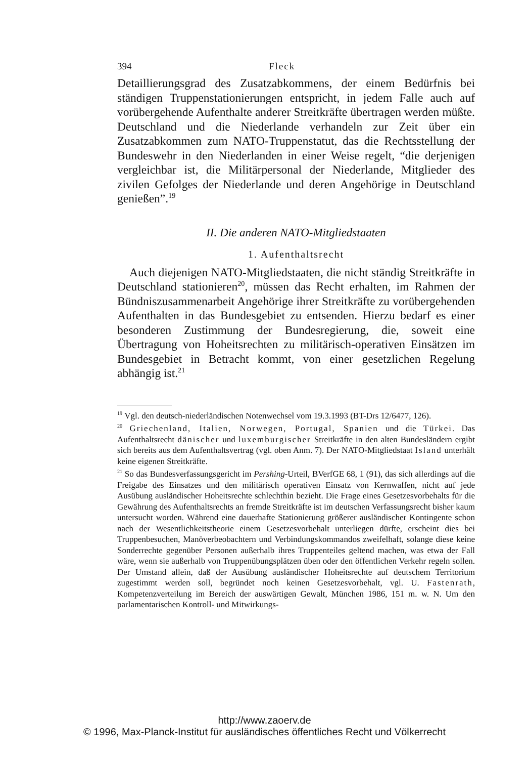394 Fleck
Detaillierungsgrad des Zusatzabkommens, der einem Bedürfnis bei ständigen Truppenstationierungen entspricht, in jedem Falle auch auf vorübergehende Aufenthalte anderer Streitkräfte übertragen werden müßte. Deutschland und die Niederlande verhandeln zur Zeit über ein Zusatzabkommen zum NATO-Truppenstatut, das die Rechtsstellung der Bundeswehr in den Niederlanden in einer Weise regelt, “die derjenigen vergleichbar ist, die Militärpersonal der Niederlande, Mitglieder des zivilen Gefolges der Niederlande und deren Angehörige in Deutschland genießen”.<sup>19</sup>
II. Die anderen NATO-Mitgliedstaaten
1. Aufenthaltsrecht
Auch diejenigen NATO-Mitgliedstaaten, die nicht ständig Streitkräfte in Deutschland stationieren<sup>20</sup>, müssen das Recht erhalten, im Rahmen der Bündniszusammenarbeit Angehörige ihrer Streitkräfte zu vorübergehenden Aufenthalten in das Bundesgebiet zu entsenden. Hierzu bedarf es einer besonderen Zustimmung der Bundesregierung, die, soweit eine Übertragung von Hoheitsrechten zu militärisch-operativen Einsätzen im Bundesgebiet in Betracht kommt, von einer gesetzlichen Regelung abhängig ist.<sup>21</sup>
<sup>19</sup> Vgl. den deutsch-niederländischen Notenwechsel vom 19.3.1993 (BT-Drs 12/6477, 126).
<sup>20</sup> Griechenland, Italien, Norwegen, Portugal, Spanien und die Türkei. Das Aufenthaltsrecht dänischer und luxemburgischer Streitkräfte in den alten Bundesländern ergibt sich bereits aus dem Aufenthaltsvertrag (vgl. oben Anm. 7). Der NATO-Mitgliedstaat Island unterhält keine eigenen Streitkräfte.
<sup>21</sup> So das Bundesverfassungsgericht im Pershing-Urteil, BVerfGE 68, 1 (91), das sich allerdings auf die Freigabe des Einsatzes und den militärisch operativen Einsatz von Kernwaffen, nicht auf jede Ausübung ausländischer Hoheitsrechte schlechthin bezieht. Die Frage eines Gesetzesvorbehalts für die Gewährung des Aufenthaltsrechts an fremde Streitkräfte ist im deutschen Verfassungsrecht bisher kaum untersucht worden. Während eine dauerhafte Stationierung größerer ausländischer Kontingente schon nach der Wesentlichkeitstheorie einem Gesetzesvorbehalt unterliegen dürfte, erscheint dies bei Truppenbesuchen, Manöverbeobachtern und Verbindungskommandos zweifelhaft, solange diese keine Sonderrechte gegenüber Personen außerhalb ihres Truppenteiles geltend machen, was etwa der Fall wäre, wenn sie außerhalb von Truppenübungsplätzen üben oder den öffentlichen Verkehr regeln sollen. Der Umstand allein, daß der Ausübung ausländischer Hoheitsrechte auf deutschem Territorium zugestimmt werden soll, begründet noch keinen Gesetzesvorbehalt, vgl. U. Fastenrath, Kompetenzverteilung im Bereich der auswärtigen Gewalt, München 1986, 151 m. w. N. Um den parlamentarischen Kontroll- und Mitwirkungs-
http://www.zaoerv.de
© 1996, Max-Planck-Institut für ausländisches öffentliches Recht und Völkerrecht